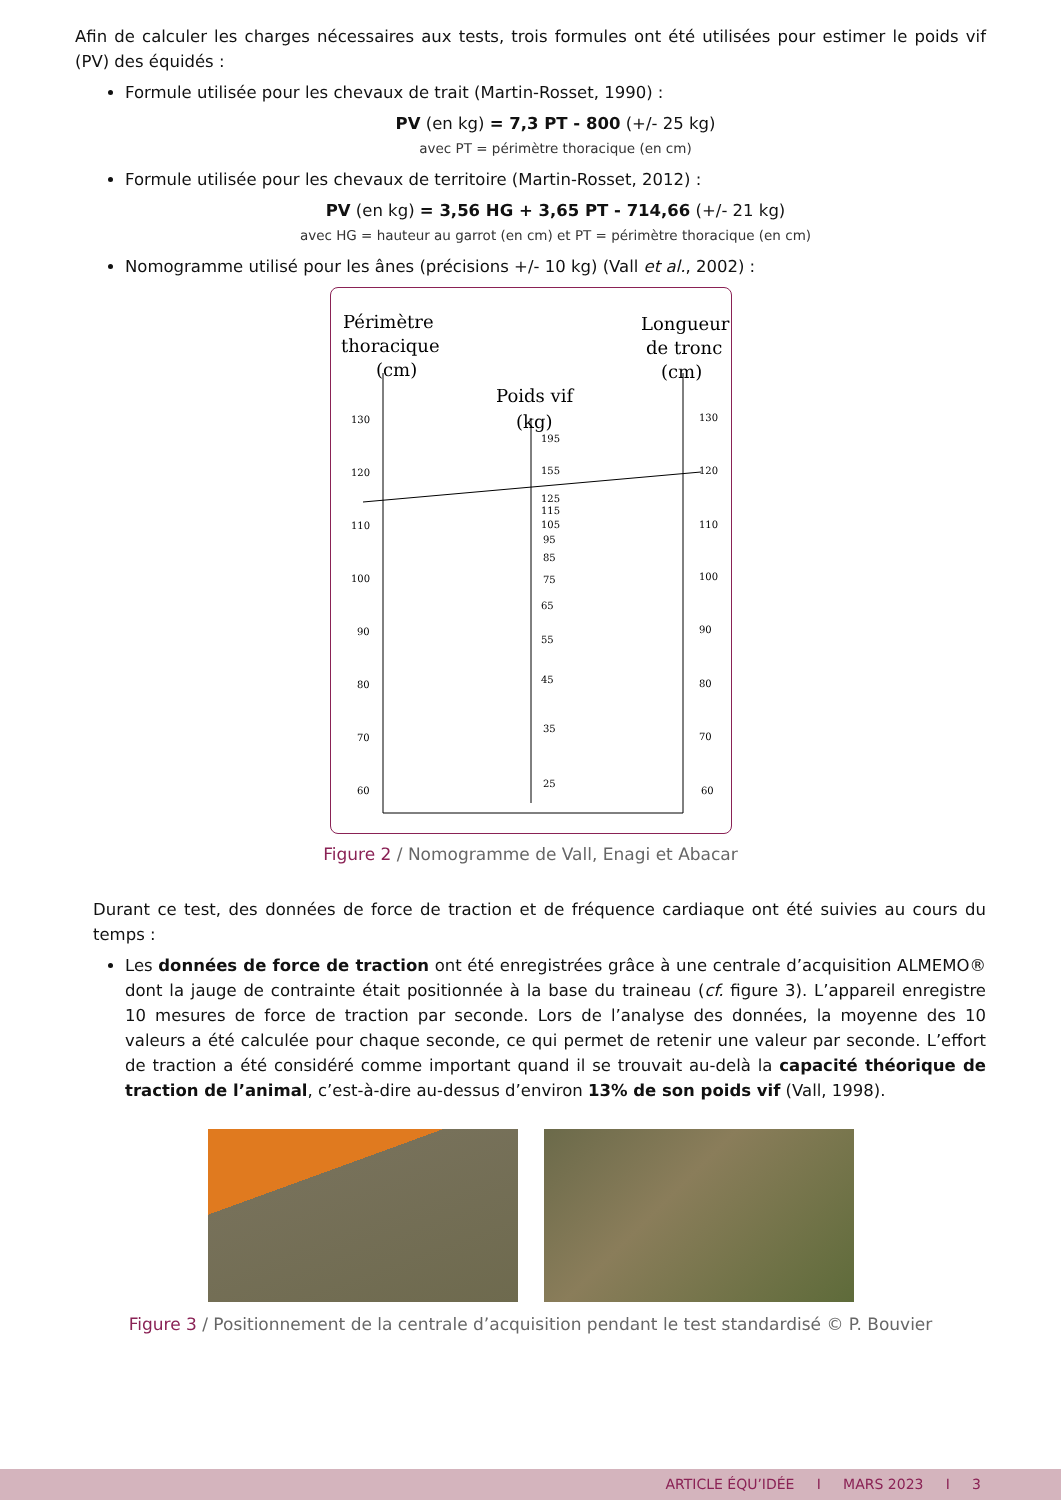Afin de calculer les charges nécessaires aux tests, trois formules ont été utilisées pour estimer le poids vif (PV) des équidés :
Formule utilisée pour les chevaux de trait (Martin-Rosset, 1990) :
PV (en kg) = 7,3 PT - 800 (+/- 25 kg)
avec PT = périmètre thoracique (en cm)
Formule utilisée pour les chevaux de territoire (Martin-Rosset, 2012) :
PV (en kg) = 3,56 HG + 3,65 PT - 714,66 (+/- 21 kg)
avec HG = hauteur au garrot (en cm) et PT = périmètre thoracique (en cm)
Nomogramme utilisé pour les ânes (précisions +/- 10 kg) (Vall et al., 2002) :
Périmètre
thoracique
(cm)
Longueur
de tronc
(cm)
Poids vif
(kg)
130
120
110
100
90
80
70
60
130
120
110
100
90
80
70
60
195
155
125
115
105
95
85
75
65
55
45
35
25
Figure 2 / Nomogramme de Vall, Enagi et Abacar
Durant ce test, des données de force de traction et de fréquence cardiaque ont été suivies au cours du temps :
Les données de force de traction ont été enregistrées grâce à une centrale d’acquisition ALMEMO® dont la jauge de contrainte était positionnée à la base du traineau (cf. figure 3). L’appareil enregistre 10 mesures de force de traction par seconde. Lors de l’analyse des données, la moyenne des 10 valeurs a été calculée pour chaque seconde, ce qui permet de retenir une valeur par seconde. L’effort de traction a été considéré comme important quand il se trouvait au-delà la capacité théorique de traction de l’animal, c’est-à-dire au-dessus d’environ 13% de son poids vif (Vall, 1998).
Figure 3 / Positionnement de la centrale d’acquisition pendant le test standardisé © P. Bouvier
ARTICLE ÉQU’IDÉE I MARS 2023 I 3